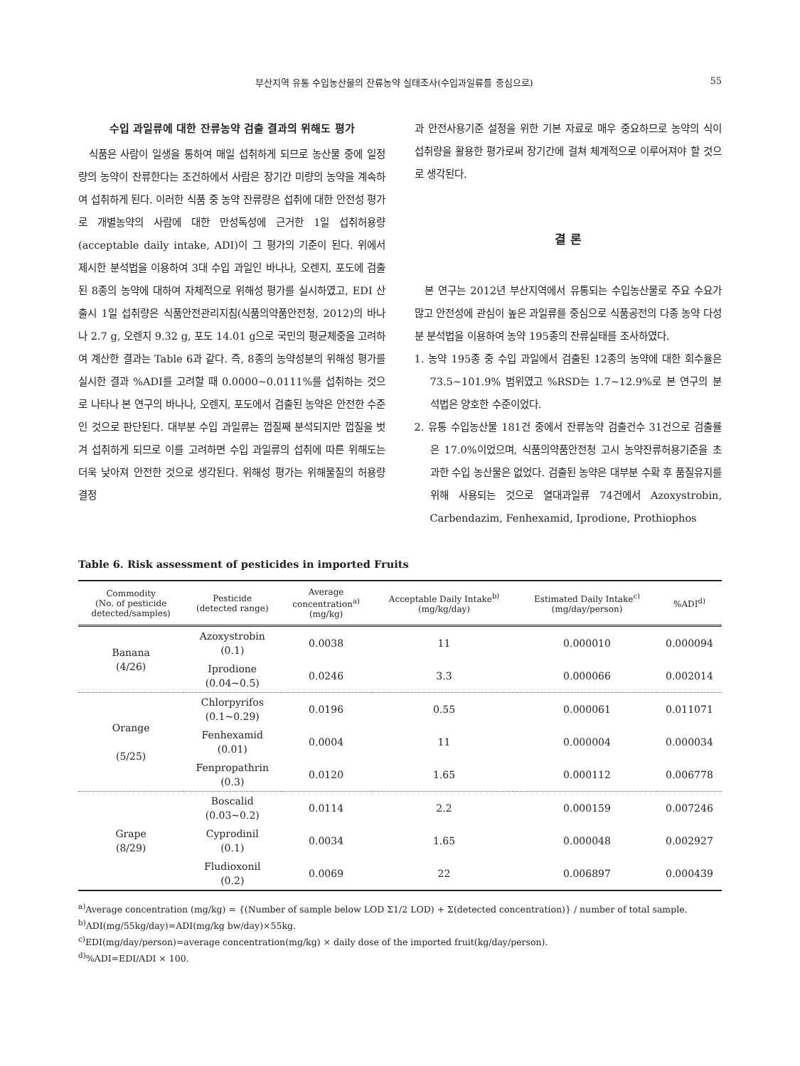부산지역 유통 수입농산물의 잔류농약 실태조사(수입과일류를 중심으로) 55
수입 과일류에 대한 잔류농약 검출 결과의 위해도 평가
식품은 사람이 일생을 통하여 매일 섭취하게 되므로 농산물 중에 일정량의 농약이 잔류한다는 조건하에서 사람은 장기간 미량의 농약을 계속하여 섭취하게 된다. 이러한 식품 중 농약 잔류량은 섭취에 대한 안전성 평가로 개별농약의 사람에 대한 만성독성에 근거한 1일 섭취허용량(acceptable daily intake, ADI)이 그 평가의 기준이 된다. 위에서 제시한 분석법을 이용하여 3대 수입 과일인 바나나, 오렌지, 포도에 검출된 8종의 농약에 대하여 자체적으로 위해성 평가를 실시하였고, EDI 산출시 1일 섭취량은 식품안전관리지침(식품의약품안전청, 2012)의 바나나 2.7 g, 오렌지 9.32 g, 포도 14.01 g으로 국민의 평균체중을 고려하여 계산한 결과는 Table 6과 같다. 즉, 8종의 농약성분의 위해성 평가를 실시한 결과 %ADI를 고려할 때 0.0000~0.0111%를 섭취하는 것으로 나타나 본 연구의 바나나, 오렌지, 포도에서 검출된 농약은 안전한 수준인 것으로 판단된다. 대부분 수입 과일류는 껍질째 분석되지만 껍질을 벗겨 섭취하게 되므로 이를 고려하면 수입 과일류의 섭취에 따른 위해도는 더욱 낮아져 안전한 것으로 생각된다. 위해성 평가는 위해물질의 허용량 결정
과 안전사용기준 설정을 위한 기본 자료로 매우 중요하므로 농약의 식이 섭취량을 활용한 평가로써 장기간에 걸쳐 체계적으로 이루어져야 할 것으로 생각된다.
결 론
본 연구는 2012년 부산지역에서 유통되는 수입농산물로 주요 수요가 많고 안전성에 관심이 높은 과일류를 중심으로 식품공전의 다종 농약 다성분 분석법을 이용하여 농약 195종의 잔류실태를 조사하였다.
1. 농약 195종 중 수입 과일에서 검출된 12종의 농약에 대한 회수율은 73.5~101.9% 범위였고 %RSD는 1.7~12.9%로 본 연구의 분석법은 양호한 수준이었다.
2. 유통 수입농산물 181건 중에서 잔류농약 검출건수 31건으로 검출률은 17.0%이었으며, 식품의약품안전청 고시 농약잔류허용기준을 초과한 수입 농산물은 없었다. 검출된 농약은 대부분 수확 후 품질유지를 위해 사용되는 것으로 열대과일류 74건에서 Azoxystrobin, Carbendazim, Fenhexamid, Iprodione, Prothiophos
Table 6. Risk assessment of pesticides in imported Fruits
| Commodity (No. of pesticide detected/samples) | Pesticide (detected range) | Average concentration<sup>a)</sup> (mg/kg) | Acceptable Daily Intake<sup>b)</sup> (mg/kg/day) | Estimated Daily Intake<sup>c)</sup> (mg/day/person) | %ADI<sup>d)</sup> |
| --- | --- | --- | --- | --- | --- |
| Banana (4/26) | Azoxystrobin (0.1) | 0.0038 | 11 | 0.000010 | 0.000094 |
| | Iprodione (0.04~0.5) | 0.0246 | 3.3 | 0.000066 | 0.002014 |
| Orange (5/25) | Chlorpyrifos (0.1~0.29) | 0.0196 | 0.55 | 0.000061 | 0.011071 |
| | Fenhexamid (0.01) | 0.0004 | 11 | 0.000004 | 0.000034 |
| | Fenpropathrin (0.3) | 0.0120 | 1.65 | 0.000112 | 0.006778 |
| Grape (8/29) | Boscalid (0.03~0.2) | 0.0114 | 2.2 | 0.000159 | 0.007246 |
| | Cyprodinil (0.1) | 0.0034 | 1.65 | 0.000048 | 0.002927 |
| | Fludioxonil (0.2) | 0.0069 | 22 | 0.006897 | 0.000439 |
<sup>a)</sup> Average concentration (mg/kg) = {(Number of sample below LOD Σ1/2 LOD) + Σ(detected concentration)} / number of total sample.
<sup>b)</sup> ADI(mg/55kg/day)=ADI(mg/kg bw/day)×55kg.
<sup>c)</sup> EDI(mg/day/person)=average concentration(mg/kg) × daily dose of the imported fruit(kg/day/person).
<sup>d)</sup>%ADI=EDI/ADI × 100.